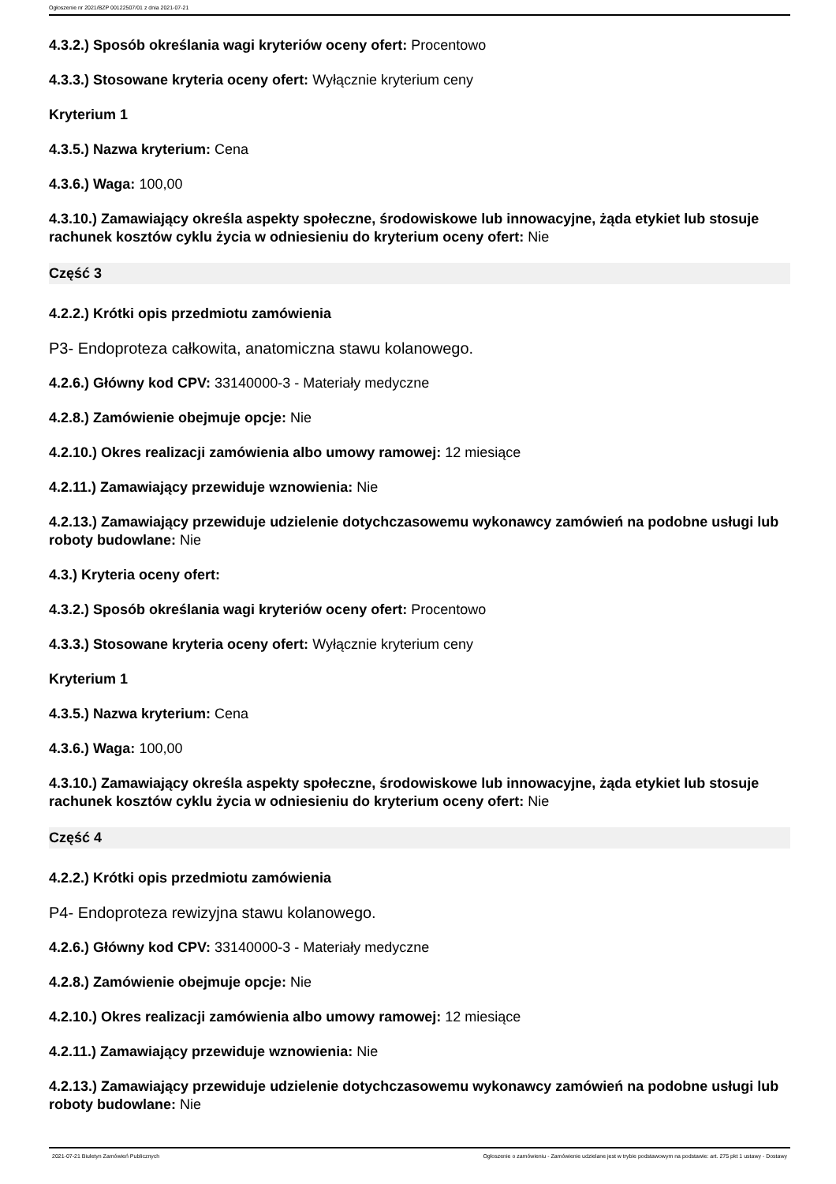Ogłoszenie nr 2021/BZP 00122507/01 z dnia 2021-07-21
4.3.2.) Sposób określania wagi kryteriów oceny ofert: Procentowo
4.3.3.) Stosowane kryteria oceny ofert: Wyłącznie kryterium ceny
Kryterium 1
4.3.5.) Nazwa kryterium: Cena
4.3.6.) Waga: 100,00
4.3.10.) Zamawiający określa aspekty społeczne, środowiskowe lub innowacyjne, żąda etykiet lub stosuje rachunek kosztów cyklu życia w odniesieniu do kryterium oceny ofert: Nie
Część 3
4.2.2.) Krótki opis przedmiotu zamówienia
P3- Endoproteza całkowita, anatomiczna stawu kolanowego.
4.2.6.) Główny kod CPV: 33140000-3 - Materiały medyczne
4.2.8.) Zamówienie obejmuje opcje: Nie
4.2.10.) Okres realizacji zamówienia albo umowy ramowej: 12 miesiące
4.2.11.) Zamawiający przewiduje wznowienia: Nie
4.2.13.) Zamawiający przewiduje udzielenie dotychczasowemu wykonawcy zamówień na podobne usługi lub roboty budowlane: Nie
4.3.) Kryteria oceny ofert:
4.3.2.) Sposób określania wagi kryteriów oceny ofert: Procentowo
4.3.3.) Stosowane kryteria oceny ofert: Wyłącznie kryterium ceny
Kryterium 1
4.3.5.) Nazwa kryterium: Cena
4.3.6.) Waga: 100,00
4.3.10.) Zamawiający określa aspekty społeczne, środowiskowe lub innowacyjne, żąda etykiet lub stosuje rachunek kosztów cyklu życia w odniesieniu do kryterium oceny ofert: Nie
Część 4
4.2.2.) Krótki opis przedmiotu zamówienia
P4- Endoproteza rewizyjna stawu kolanowego.
4.2.6.) Główny kod CPV: 33140000-3 - Materiały medyczne
4.2.8.) Zamówienie obejmuje opcje: Nie
4.2.10.) Okres realizacji zamówienia albo umowy ramowej: 12 miesiące
4.2.11.) Zamawiający przewiduje wznowienia: Nie
4.2.13.) Zamawiający przewiduje udzielenie dotychczasowemu wykonawcy zamówień na podobne usługi lub roboty budowlane: Nie
2021-07-21 Biuletyn Zamówień Publicznych Ogłoszenie o zamówieniu - Zamówienie udzielane jest w trybie podstawowym na podstawie: art. 275 pkt 1 ustawy - Dostawy